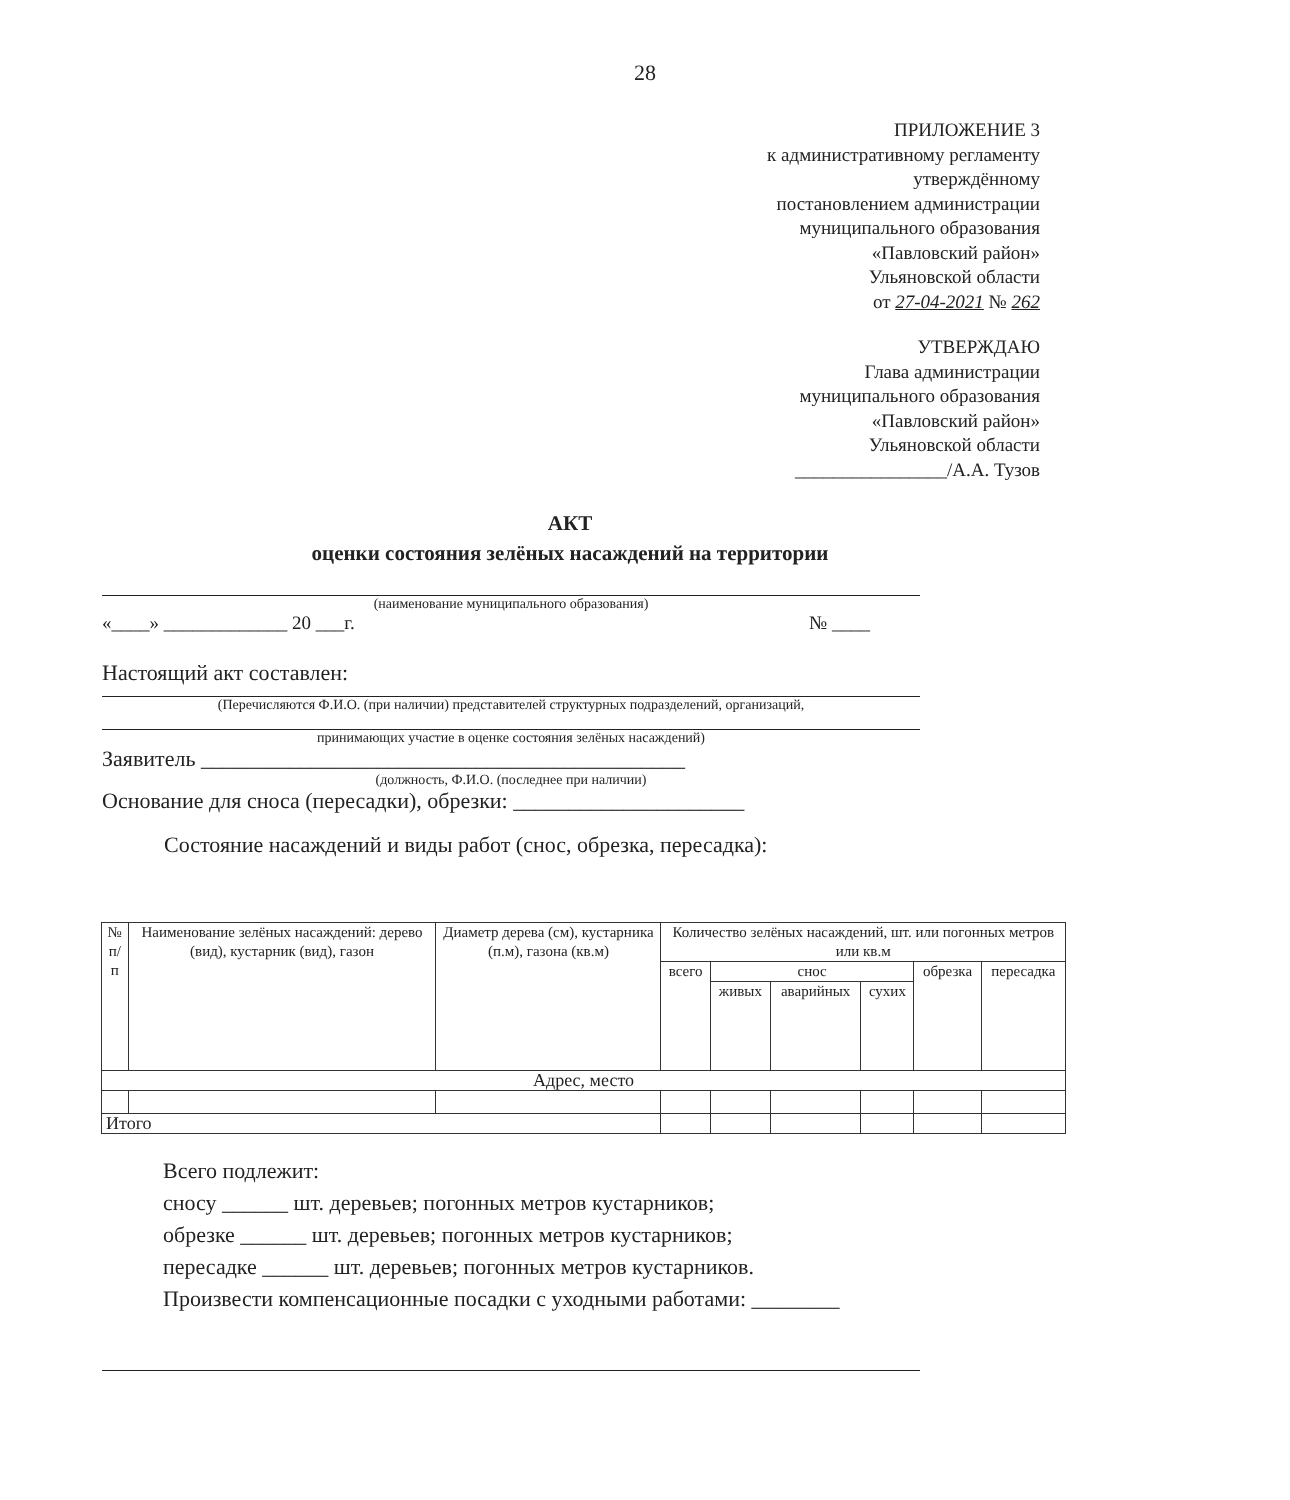28
ПРИЛОЖЕНИЕ 3
к административному регламенту
утверждённому
постановлением администрации
муниципального образования
«Павловский район»
Ульяновской области
от 27-04-2021 № 262
УТВЕРЖДАЮ
Глава администрации
муниципального образования
«Павловский район»
Ульяновской области
________________/А.А. Тузов
АКТ
оценки состояния зелёных насаждений на территории
(наименование муниципального образования)
«____» _____________ 20 ___г. № ____
Настоящий акт составлен:
(Перечисляются Ф.И.О. (при наличии) представителей структурных подразделений, организаций,
принимающих участие в оценке состояния зелёных насаждений)
Заявитель ____________________________________________
(должность, Ф.И.О. (последнее при наличии)
Основание для сноса (пересадки), обрезки: _____________________
Состояние насаждений и виды работ (снос, обрезка, пересадка):
| № п/п | Наименование зелёных насаждений: дерево (вид), кустарник (вид), газон | Диаметр дерева (см), кустарника (п.м), газона (кв.м) | Количество зелёных насаждений, шт. или погонных метров или кв.м | | | | | |
| --- | --- | --- | --- | --- | --- | --- | --- | --- |
| | | | всего | снос | | | обрезка | пересадка |
| | | | | живых | аварийных | сухих | | |
| Адрес, место | | | | | | | | |
| Итого | | | | | | | | |
Всего подлежит:
сносу ______ шт. деревьев; погонных метров кустарников;
обрезке ______ шт. деревьев; погонных метров кустарников;
пересадке ______ шт. деревьев; погонных метров кустарников.
Произвести компенсационные посадки с уходными работами: ________